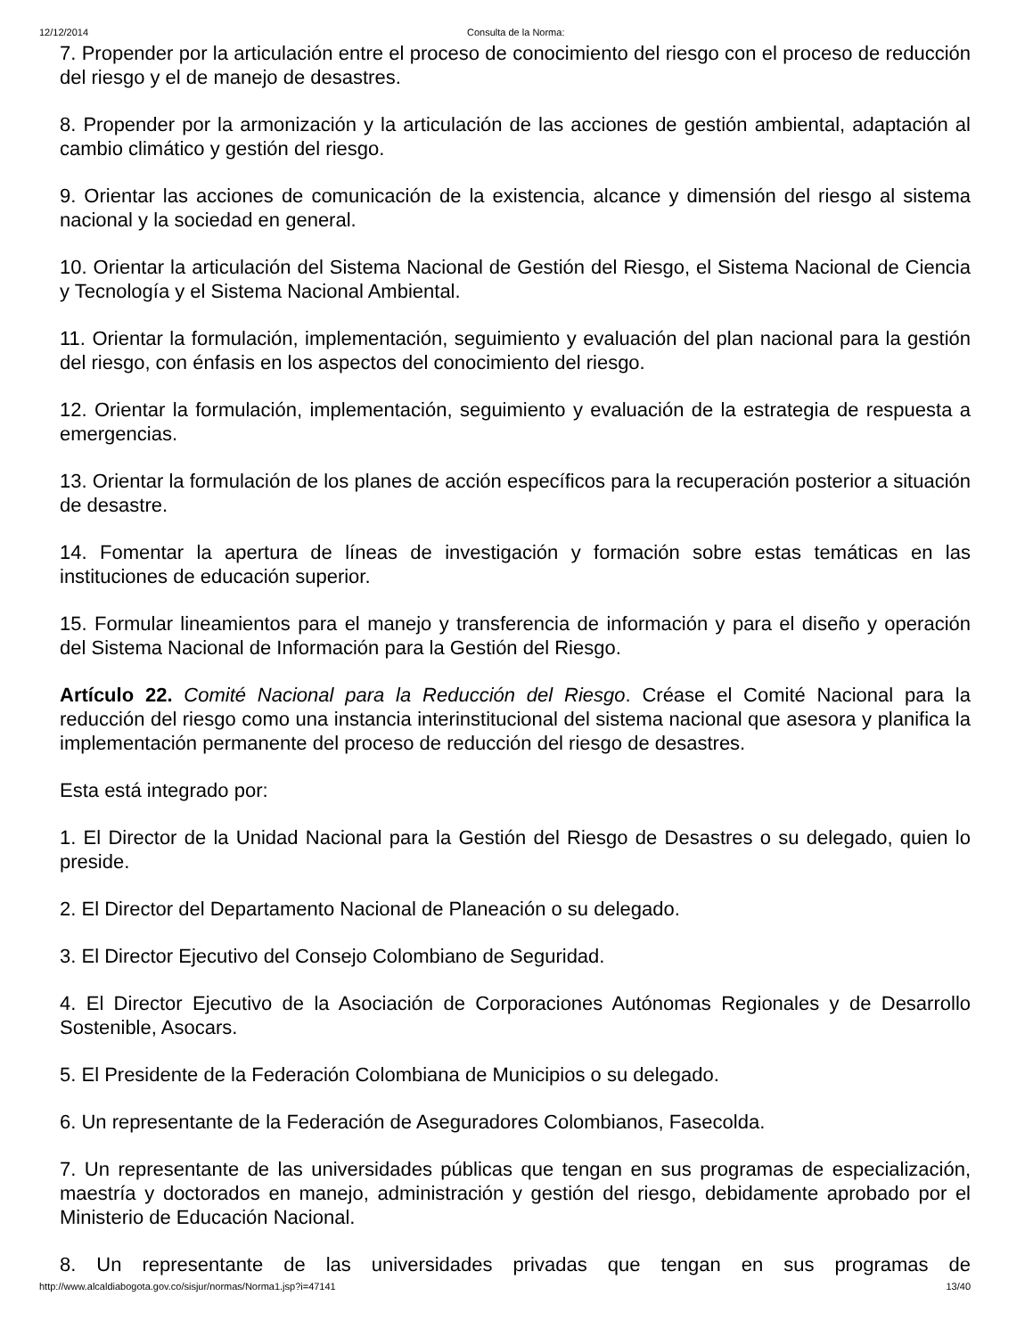12/12/2014 Consulta de la Norma:
7. Propender por la articulación entre el proceso de conocimiento del riesgo con el proceso de reducción del riesgo y el de manejo de desastres.
8. Propender por la armonización y la articulación de las acciones de gestión ambiental, adaptación al cambio climático y gestión del riesgo.
9. Orientar las acciones de comunicación de la existencia, alcance y dimensión del riesgo al sistema nacional y la sociedad en general.
10. Orientar la articulación del Sistema Nacional de Gestión del Riesgo, el Sistema Nacional de Ciencia y Tecnología y el Sistema Nacional Ambiental.
11. Orientar la formulación, implementación, seguimiento y evaluación del plan nacional para la gestión del riesgo, con énfasis en los aspectos del conocimiento del riesgo.
12. Orientar la formulación, implementación, seguimiento y evaluación de la estrategia de respuesta a emergencias.
13. Orientar la formulación de los planes de acción específicos para la recuperación posterior a situación de desastre.
14. Fomentar la apertura de líneas de investigación y formación sobre estas temáticas en las instituciones de educación superior.
15. Formular lineamientos para el manejo y transferencia de información y para el diseño y operación del Sistema Nacional de Información para la Gestión del Riesgo.
Artículo 22. Comité Nacional para la Reducción del Riesgo. Créase el Comité Nacional para la reducción del riesgo como una instancia interinstitucional del sistema nacional que asesora y planifica la implementación permanente del proceso de reducción del riesgo de desastres.
Esta está integrado por:
1. El Director de la Unidad Nacional para la Gestión del Riesgo de Desastres o su delegado, quien lo preside.
2. El Director del Departamento Nacional de Planeación o su delegado.
3. El Director Ejecutivo del Consejo Colombiano de Seguridad.
4. El Director Ejecutivo de la Asociación de Corporaciones Autónomas Regionales y de Desarrollo Sostenible, Asocars.
5. El Presidente de la Federación Colombiana de Municipios o su delegado.
6. Un representante de la Federación de Aseguradores Colombianos, Fasecolda.
7. Un representante de las universidades públicas que tengan en sus programas de especialización, maestría y doctorados en manejo, administración y gestión del riesgo, debidamente aprobado por el Ministerio de Educación Nacional.
8. Un representante de las universidades privadas que tengan en sus programas de
http://www.alcaldiabogota.gov.co/sisjur/normas/Norma1.jsp?i=47141 13/40